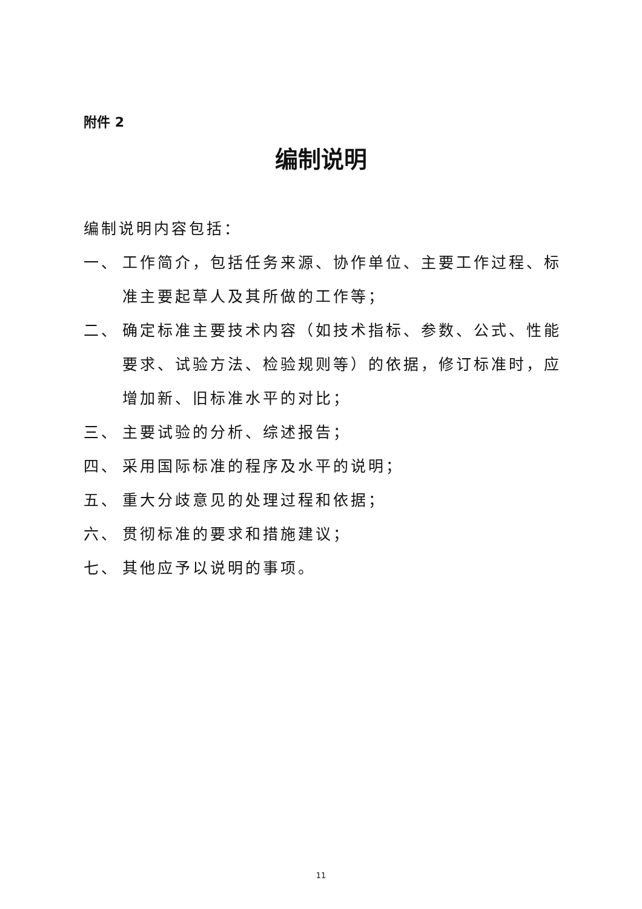附件 2
编制说明
编制说明内容包括：
一、 工作简介，包括任务来源、协作单位、主要工作过程、标准主要起草人及其所做的工作等；
二、 确定标准主要技术内容（如技术指标、参数、公式、性能要求、试验方法、检验规则等）的依据，修订标准时，应增加新、旧标准水平的对比；
三、 主要试验的分析、综述报告；
四、 采用国际标准的程序及水平的说明；
五、 重大分歧意见的处理过程和依据；
六、 贯彻标准的要求和措施建议；
七、 其他应予以说明的事项。
11